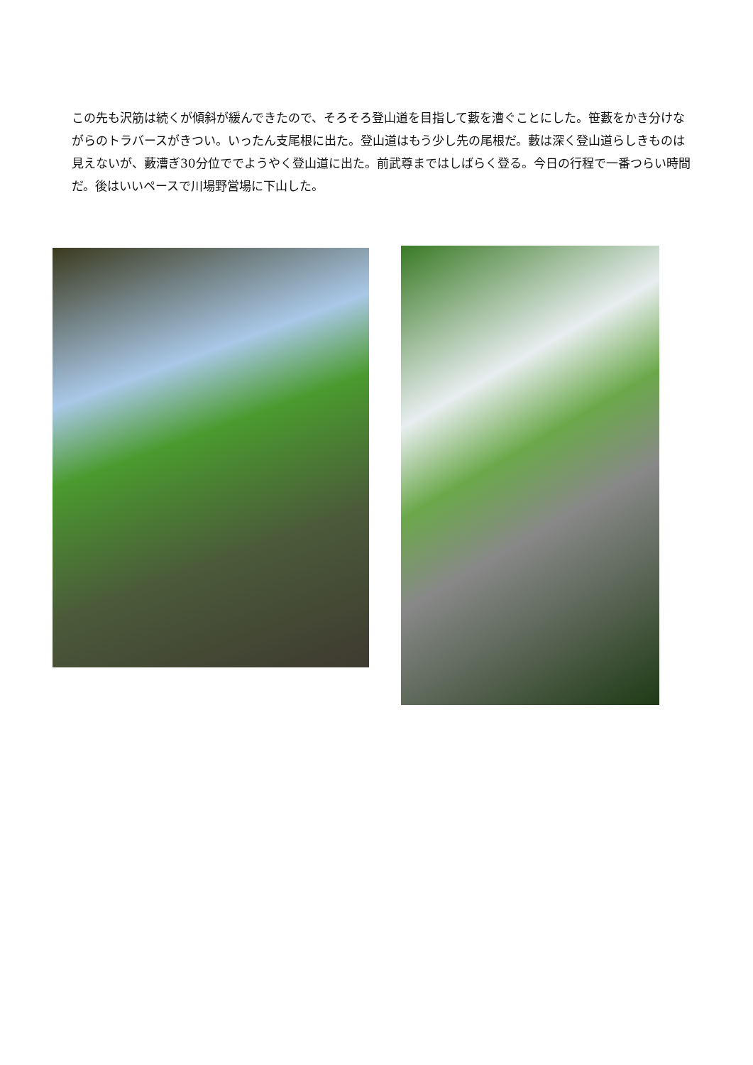この先も沢筋は続くが傾斜が緩んできたので、そろそろ登山道を目指して藪を漕ぐことにした。笹藪をかき分けながらのトラバースがきつい。いったん支尾根に出た。登山道はもう少し先の尾根だ。藪は深く登山道らしきものは見えないが、藪漕ぎ30分位ででようやく登山道に出た。前武尊まではしばらく登る。今日の行程で一番つらい時間だ。後はいいペースで川場野営場に下山した。